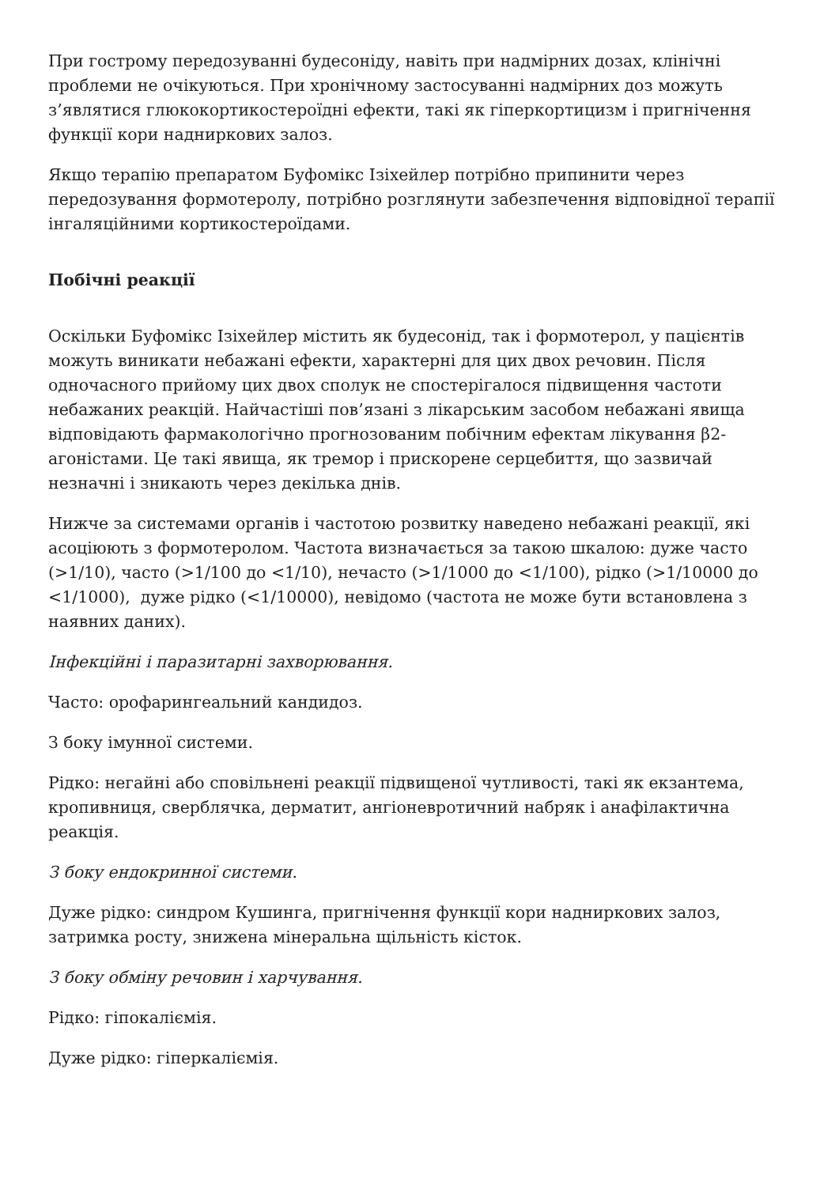При гострому передозуванні будесоніду, навіть при надмірних дозах, клінічні проблеми не очікуються. При хронічному застосуванні надмірних доз можуть з’являтися глюкокортикостероїдні ефекти, такі як гіперкортицизм і пригнічення функції кори надниркових залоз.
Якщо терапію препаратом Буфомікс Ізіхейлер потрібно припинити через передозування формотеролу, потрібно розглянути забезпечення відповідної терапії інгаляційними кортикостероїдами.
Побічні реакції
Оскільки Буфомікс Ізіхейлер містить як будесонід, так і формотерол, у пацієнтів можуть виникати небажані ефекти, характерні для цих двох речовин. Після одночасного прийому цих двох сполук не спостерігалося підвищення частоти небажаних реакцій. Найчастіші пов’язані з лікарським засобом небажані явища відповідають фармакологічно прогнозованим побічним ефектам лікування β2-агоністами. Це такі явища, як тремор і прискорене серцебиття, що зазвичай незначні і зникають через декілька днів.
Нижче за системами органів і частотою розвитку наведено небажані реакції, які асоціюють з формотеролом. Частота визначається за такою шкалою: дуже часто (>1/10), часто (>1/100 до <1/10), нечасто (>1/1000 до <1/100), рідко (>1/10000 до <1/1000), дуже рідко (<1/10000), невідомо (частота не може бути встановлена з наявних даних).
Інфекційні і паразитарні захворювання.
Часто: орофарингеальний кандидоз.
З боку імунної системи.
Рідко: негайні або сповільнені реакції підвищеної чутливості, такі як екзантема, кропивниця, сверблячка, дерматит, ангіоневротичний набряк і анафілактична реакція.
З боку ендокринної системи.
Дуже рідко: синдром Кушинга, пригнічення функції кори надниркових залоз, затримка росту, знижена мінеральна щільність кісток.
З боку обміну речовин і харчування.
Рідко: гіпокаліємія.
Дуже рідко: гіперкаліємія.